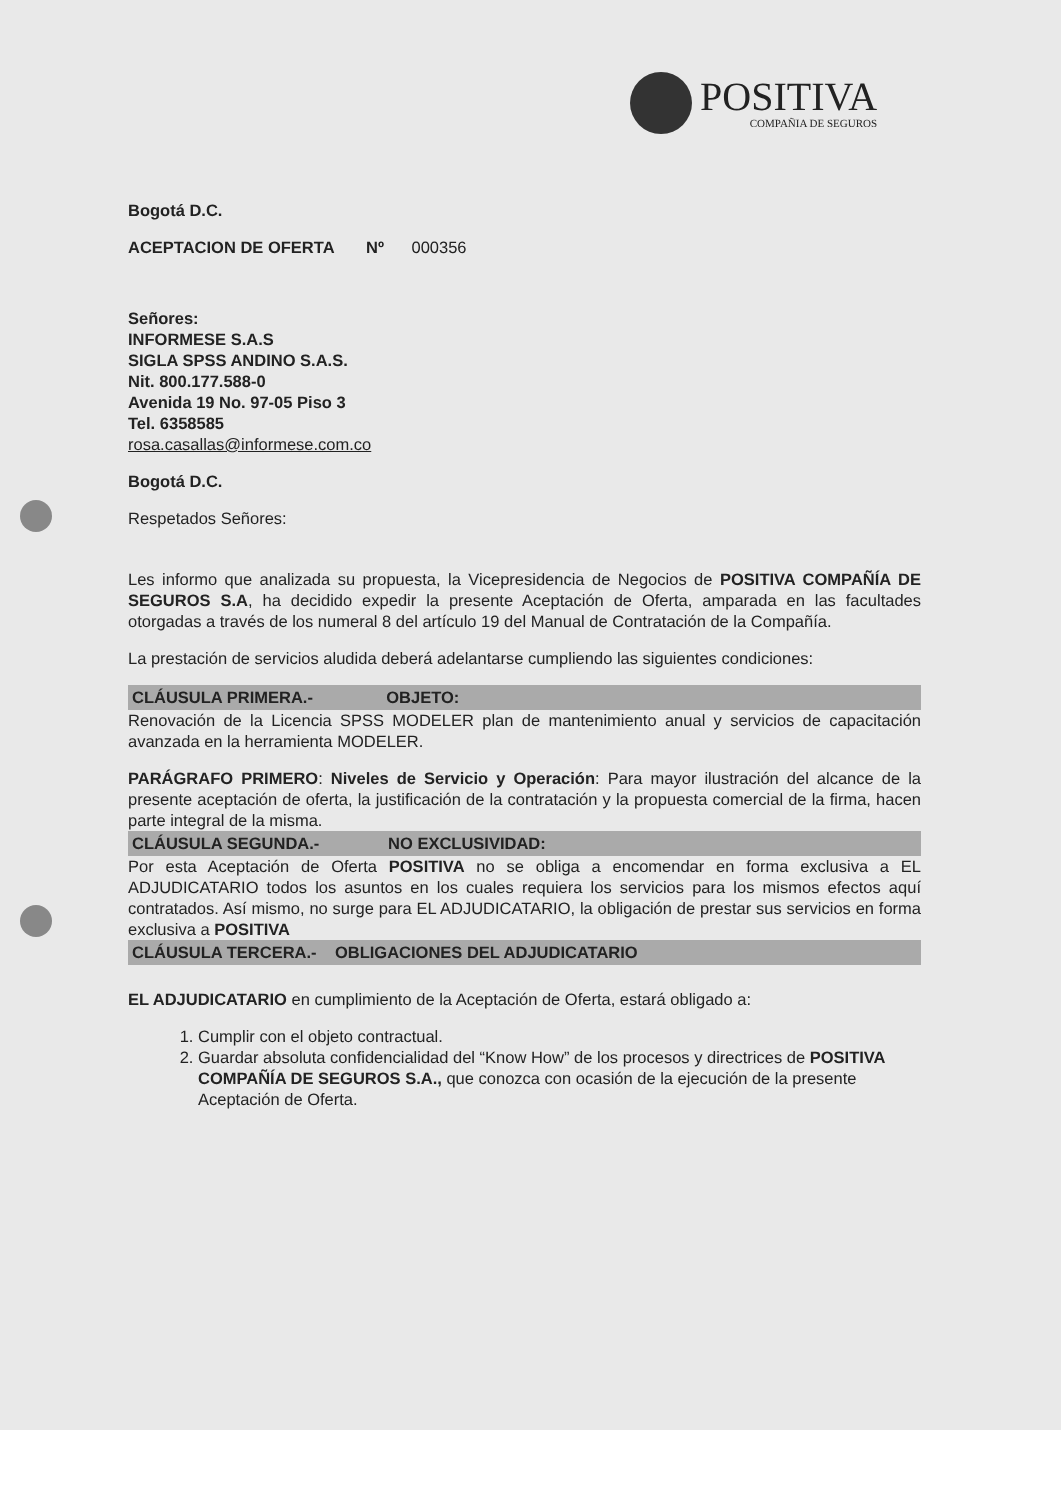POSITIVA
COMPAÑIA DE SEGUROS
Bogotá D.C.
ACEPTACION DE OFERTA Nº 000356
Señores:
INFORMESE S.A.S
SIGLA SPSS ANDINO S.A.S.
Nit. 800.177.588-0
Avenida 19 No. 97-05 Piso 3
Tel. 6358585
rosa.casallas@informese.com.co
Bogotá D.C.
Respetados Señores:
Les informo que analizada su propuesta, la Vicepresidencia de Negocios de POSITIVA COMPAÑÍA DE SEGUROS S.A, ha decidido expedir la presente Aceptación de Oferta, amparada en las facultades otorgadas a través de los numeral 8 del artículo 19 del Manual de Contratación de la Compañía.
La prestación de servicios aludida deberá adelantarse cumpliendo las siguientes condiciones:
CLÁUSULA PRIMERA.- OBJETO:
Renovación de la Licencia SPSS MODELER plan de mantenimiento anual y servicios de capacitación avanzada en la herramienta MODELER.
PARÁGRAFO PRIMERO: Niveles de Servicio y Operación: Para mayor ilustración del alcance de la presente aceptación de oferta, la justificación de la contratación y la propuesta comercial de la firma, hacen parte integral de la misma.
CLÁUSULA SEGUNDA.- NO EXCLUSIVIDAD:
Por esta Aceptación de Oferta POSITIVA no se obliga a encomendar en forma exclusiva a EL ADJUDICATARIO todos los asuntos en los cuales requiera los servicios para los mismos efectos aquí contratados. Así mismo, no surge para EL ADJUDICATARIO, la obligación de prestar sus servicios en forma exclusiva a POSITIVA
CLÁUSULA TERCERA.- OBLIGACIONES DEL ADJUDICATARIO
EL ADJUDICATARIO en cumplimiento de la Aceptación de Oferta, estará obligado a:
1. Cumplir con el objeto contractual.
2. Guardar absoluta confidencialidad del “Know How” de los procesos y directrices de POSITIVA COMPAÑÍA DE SEGUROS S.A., que conozca con ocasión de la ejecución de la presente Aceptación de Oferta.